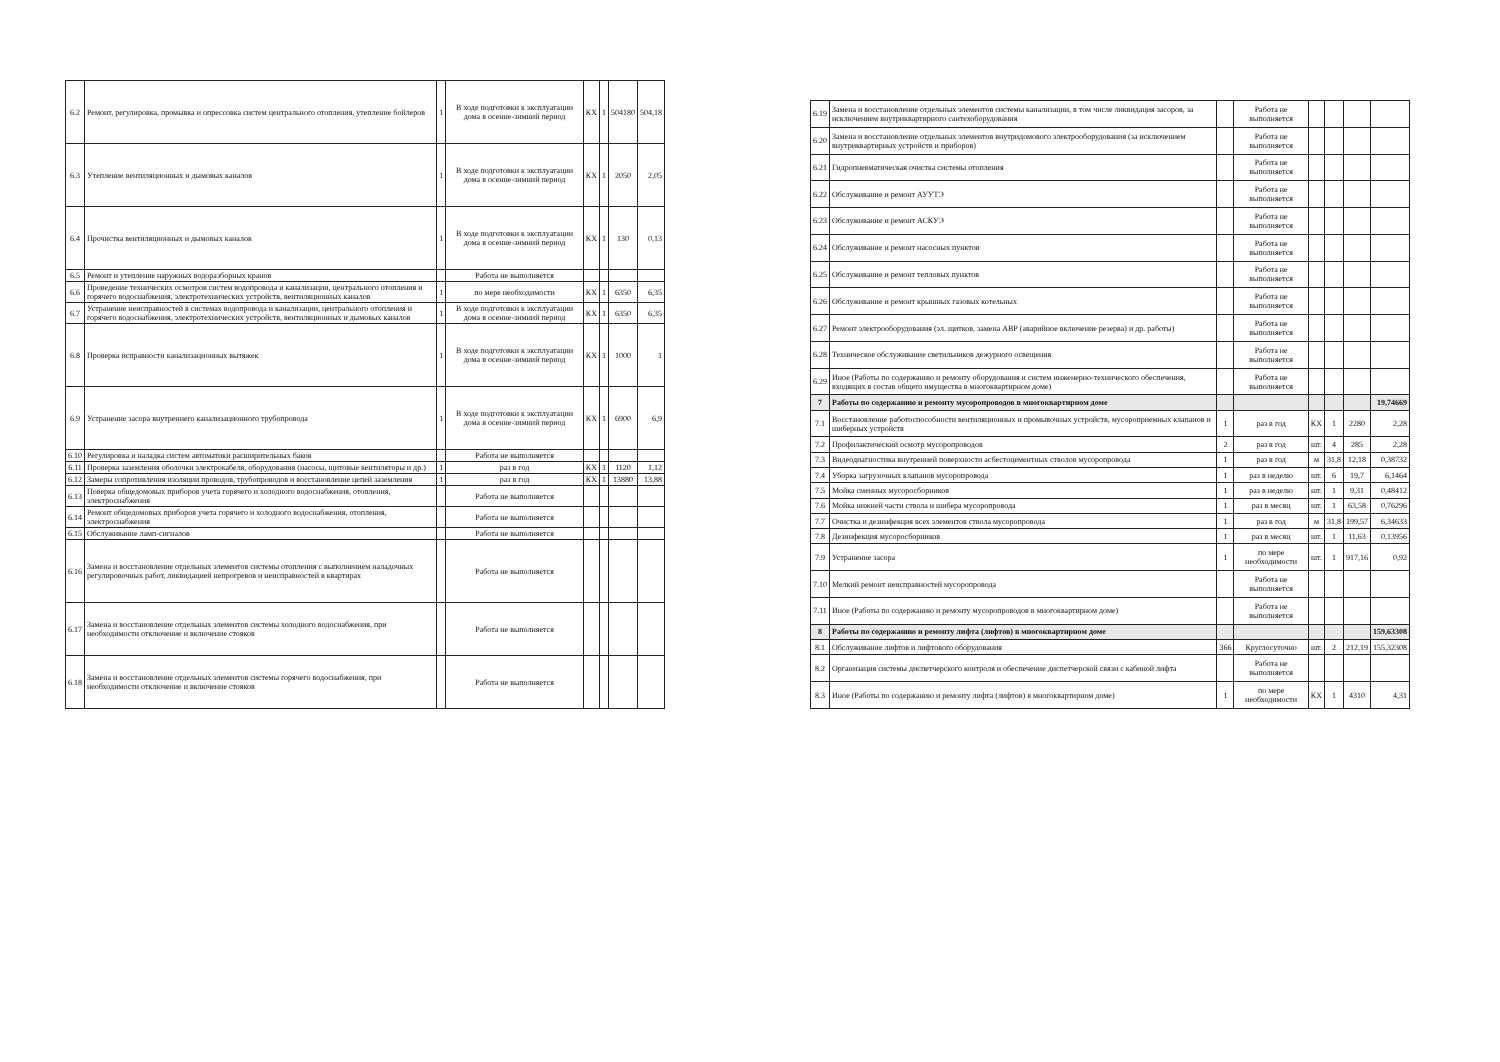| 6.2 | Ремонт, регулировка, промывка и опрессовка систем центрального отопления, утепление бойлеров | 1 | В ходе подготовки к эксплуатации дома в осенне-зимний период | КХ | 1 | 504180 | 504,18 |
| 6.3 | Утепление вентиляционных и дымовых каналов | 1 | В ходе подготовки к эксплуатации дома в осенне-зимний период | КХ | 1 | 2050 | 2,05 |
| 6.4 | Прочистка вентиляционных и дымовых каналов | 1 | В ходе подготовки к эксплуатации дома в осенне-зимний период | КХ | 1 | 130 | 0,13 |
| 6.5 | Ремонт и утепление наружных водоразборных кранов | | Работа не выполняется | | | | |
| 6.6 | Проведение технических осмотров систем водопровода и канализации, центрального отопления и горячего водоснабжения, электротехнических устройств, вентиляционных каналов | 1 | по мере необходимости | КХ | 1 | 6350 | 6,35 |
| 6.7 | Устранение неисправностей в системах водопровода и канализации, центрального отопления и горячего водоснабжения, электротехнических устройств, вентиляционных и дымовых каналов | 1 | В ходе подготовки к эксплуатации дома в осенне-зимний период | КХ | 1 | 6350 | 6,35 |
| 6.8 | Проверка исправности канализационных вытяжек | 1 | В ходе подготовки к эксплуатации дома в осенне-зимний период | КХ | 1 | 1000 | 1 |
| 6.9 | Устранение засора внутреннего канализационного трубопровода | 1 | В ходе подготовки к эксплуатации дома в осенне-зимний период | КХ | 1 | 6900 | 6,9 |
| 6.10 | Регулировка и наладка систем автоматики расширительных баков | | Работа не выполняется | | | | |
| 6.11 | Проверка заземления оболочки электрокабеля, оборудования (насосы, щитовые вентиляторы и др.) | 1 | раз в год | КХ | 1 | 1120 | 1,12 |
| 6.12 | Замеры сопротивления изоляции проводов, трубопроводов и восстановление цепей заземления | 1 | раз в год | КХ | 1 | 13880 | 13,88 |
| 6.13 | Поверка общедомовых приборов учета горячего и холодного водоснабжения, отопления, электроснабжения | | Работа не выполняется | | | | |
| 6.14 | Ремонт общедомовых приборов учета горячего и холодного водоснабжения, отопления, электроснабжения | | Работа не выполняется | | | | |
| 6.15 | Обслуживание ламп-сигналов | | Работа не выполняется | | | | |
| 6.16 | Замена и восстановление отдельных элементов системы отопления с выполнением наладочных регулировочных работ, ликвидацией непрогревов и неисправностей в квартирах | | Работа не выполняется | | | | |
| 6.17 | Замена и восстановление отдельных элементов системы холодного водоснабжения, при необходимости отключение и включение стояков | | Работа не выполняется | | | | |
| 6.18 | Замена и восстановление отдельных элементов системы горячего водоснабжения, при необходимости отключение и включение стояков | | Работа не выполняется | | | | |
| 6.19 | Замена и восстановление отдельных элементов системы канализации, в том числе ликвидация засоров, за исключением внутриквартирного сантехоборудования | | Работа не выполняется | | | | |
| 6.20 | Замена и восстановление отдельных элементов внутридомового электрооборудования (за исключением внутриквартирных устройств и приборов) | | Работа не выполняется | | | | |
| 6.21 | Гидропневматическая очистка системы отопления | | Работа не выполняется | | | | |
| 6.22 | Обслуживание и ремонт АУУТЭ | | Работа не выполняется | | | | |
| 6.23 | Обслуживание и ремонт АСКУЭ | | Работа не выполняется | | | | |
| 6.24 | Обслуживание и ремонт насосных пунктов | | Работа не выполняется | | | | |
| 6.25 | Обслуживание и ремонт тепловых пунктов | | Работа не выполняется | | | | |
| 6.26 | Обслуживание и ремонт крышных газовых котельных | | Работа не выполняется | | | | |
| 6.27 | Ремонт электрооборудования (эл. щитков, замена АВР (аварийное включение резерва) и др. работы) | | Работа не выполняется | | | | |
| 6.28 | Техническое обслуживание светильников дежурного освещения | | Работа не выполняется | | | | |
| 6.29 | Иное (Работы по содержанию и ремонту оборудования и систем инженерно-технического обеспечения, входящих в состав общего имущества в многоквартирном доме) | | Работа не выполняется | | | | |
| 7 | Работы по содержанию и ремонту мусоропроводов в многоквартирном доме | | | | | | 19,74669 |
| 7.1 | Восстановление работоспособности вентиляционных и промывочных устройств, мусороприемных клапанов и шиберных устройств | 1 | раз в год | КХ | 1 | 2280 | 2,28 |
| 7.2 | Профилактический осмотр мусоропроводов | 2 | раз в год | шт. | 4 | 285 | 2,28 |
| 7.3 | Видеодиагностика внутренней поверхности асбестоцементных стволов мусоропровода | 1 | раз в год | м | 31,8 | 12,18 | 0,38732 |
| 7.4 | Уборка загрузочных клапанов мусоропровода | 1 | раз в неделю | шт. | 6 | 19,7 | 6,1464 |
| 7.5 | Мойка сменных мусоросборников | 1 | раз в неделю | шт. | 1 | 9,31 | 0,48412 |
| 7.6 | Мойка нижней части ствола и шибера мусоропровода | 1 | раз в месяц | шт. | 1 | 63,58 | 0,76296 |
| 7.7 | Очистка и дезинфекция всех элементов ствола мусоропровода | 1 | раз в год | м | 31,8 | 199,57 | 6,34633 |
| 7.8 | Дезинфекция мусоросборников | 1 | раз в месяц | шт. | 1 | 11,63 | 0,13956 |
| 7.9 | Устранение засора | 1 | по мере необходимости | шт. | 1 | 917,16 | 0,92 |
| 7.10 | Мелкий ремонт неисправностей мусоропровода | | Работа не выполняется | | | | |
| 7.11 | Иное (Работы по содержанию и ремонту мусоропроводов в многоквартирном доме) | | Работа не выполняется | | | | |
| 8 | Работы по содержанию и ремонту лифта (лифтов) в многоквартирном доме | | | | | | 159,63308 |
| 8.1 | Обслуживание лифтов и лифтового оборудования | 366 | Круглосуточно | шт. | 2 | 212,19 | 155,32308 |
| 8.2 | Организация системы диспетчерского контроля и обеспечение диспетчерской связи с кабиной лифта | | Работа не выполняется | | | | |
| 8.3 | Иное (Работы по содержанию и ремонту лифта (лифтов) в многоквартирном доме) | 1 | по мере необходимости | КХ | 1 | 4310 | 4,31 |